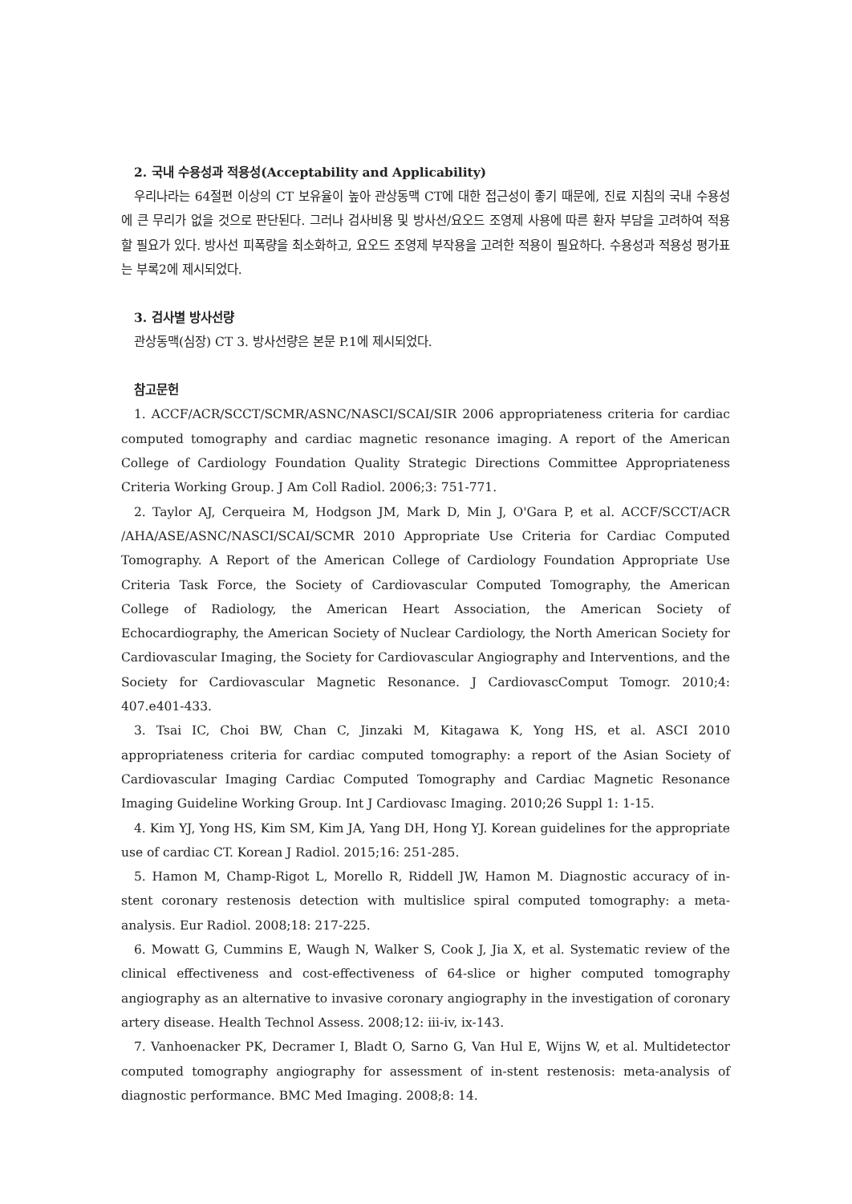2. 국내 수용성과 적용성(Acceptability and Applicability)
우리나라는 64절편 이상의 CT 보유율이 높아 관상동맥 CT에 대한 접근성이 좋기 때문에, 진료 지침의 국내 수용성에 큰 무리가 없을 것으로 판단된다. 그러나 검사비용 및 방사선/요오드 조영제 사용에 따른 환자 부담을 고려하여 적용할 필요가 있다. 방사선 피폭량을 최소화하고, 요오드 조영제 부작용을 고려한 적용이 필요하다. 수용성과 적용성 평가표는 부록2에 제시되었다.
3. 검사별 방사선량
관상동맥(심장) CT 3. 방사선량은 본문 P.1에 제시되었다.
참고문헌
1. ACCF/ACR/SCCT/SCMR/ASNC/NASCI/SCAI/SIR 2006 appropriateness criteria for cardiac computed tomography and cardiac magnetic resonance imaging. A report of the American College of Cardiology Foundation Quality Strategic Directions Committee Appropriateness Criteria Working Group. J Am Coll Radiol. 2006;3: 751-771.
2. Taylor AJ, Cerqueira M, Hodgson JM, Mark D, Min J, O'Gara P, et al. ACCF/SCCT/ACR /AHA/ASE/ASNC/NASCI/SCAI/SCMR 2010 Appropriate Use Criteria for Cardiac Computed Tomography. A Report of the American College of Cardiology Foundation Appropriate Use Criteria Task Force, the Society of Cardiovascular Computed Tomography, the American College of Radiology, the American Heart Association, the American Society of Echocardiography, the American Society of Nuclear Cardiology, the North American Society for Cardiovascular Imaging, the Society for Cardiovascular Angiography and Interventions, and the Society for Cardiovascular Magnetic Resonance. J CardiovascComput Tomogr. 2010;4: 407.e401-433.
3. Tsai IC, Choi BW, Chan C, Jinzaki M, Kitagawa K, Yong HS, et al. ASCI 2010 appropriateness criteria for cardiac computed tomography: a report of the Asian Society of Cardiovascular Imaging Cardiac Computed Tomography and Cardiac Magnetic Resonance Imaging Guideline Working Group. Int J Cardiovasc Imaging. 2010;26 Suppl 1: 1-15.
4. Kim YJ, Yong HS, Kim SM, Kim JA, Yang DH, Hong YJ. Korean guidelines for the appropriate use of cardiac CT. Korean J Radiol. 2015;16: 251-285.
5. Hamon M, Champ-Rigot L, Morello R, Riddell JW, Hamon M. Diagnostic accuracy of in-stent coronary restenosis detection with multislice spiral computed tomography: a meta-analysis. Eur Radiol. 2008;18: 217-225.
6. Mowatt G, Cummins E, Waugh N, Walker S, Cook J, Jia X, et al. Systematic review of the clinical effectiveness and cost-effectiveness of 64-slice or higher computed tomography angiography as an alternative to invasive coronary angiography in the investigation of coronary artery disease. Health Technol Assess. 2008;12: iii-iv, ix-143.
7. Vanhoenacker PK, Decramer I, Bladt O, Sarno G, Van Hul E, Wijns W, et al. Multidetector computed tomography angiography for assessment of in-stent restenosis: meta-analysis of diagnostic performance. BMC Med Imaging. 2008;8: 14.